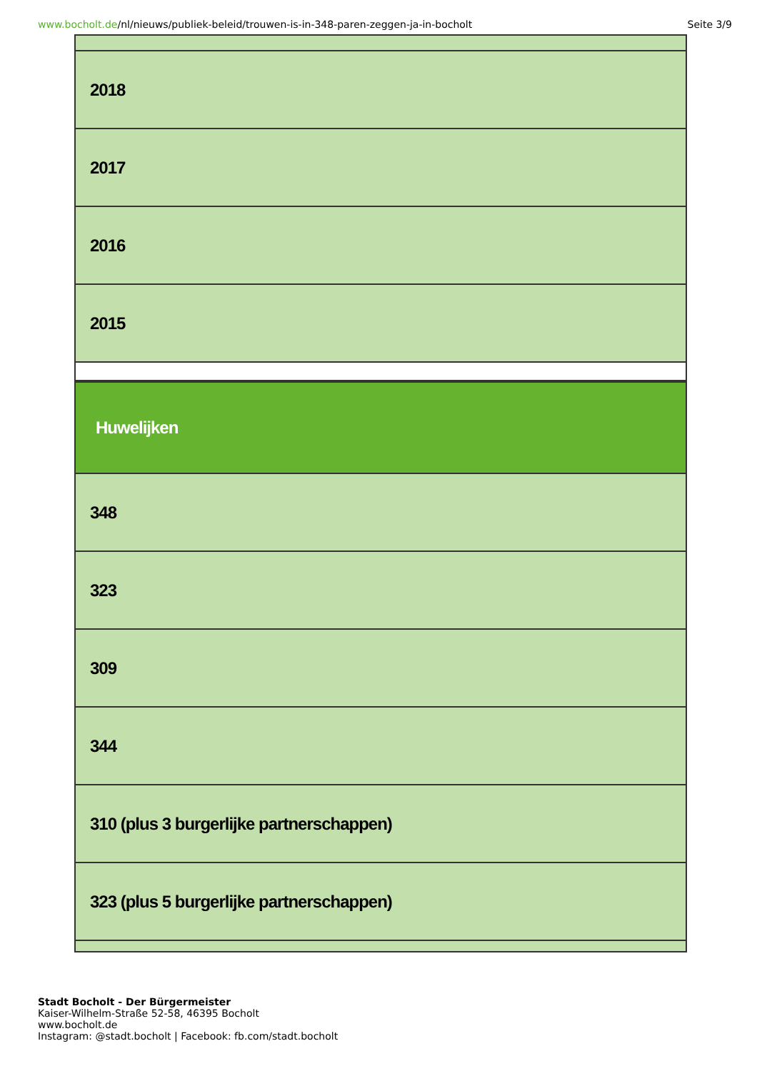www.bocholt.de/nl/nieuws/publiek-beleid/trouwen-is-in-348-paren-zeggen-ja-in-bocholt Seite 3/9
| 2018 |
| 2017 |
| 2016 |
| 2015 |
| Huwelijken |
| 348 |
| 323 |
| 309 |
| 344 |
| 310 (plus 3 burgerlijke partnerschappen) |
| 323 (plus 5 burgerlijke partnerschappen) |
Stadt Bocholt - Der Bürgermeister
Kaiser-Wilhelm-Straße 52-58, 46395 Bocholt
www.bocholt.de
Instagram: @stadt.bocholt | Facebook: fb.com/stadt.bocholt